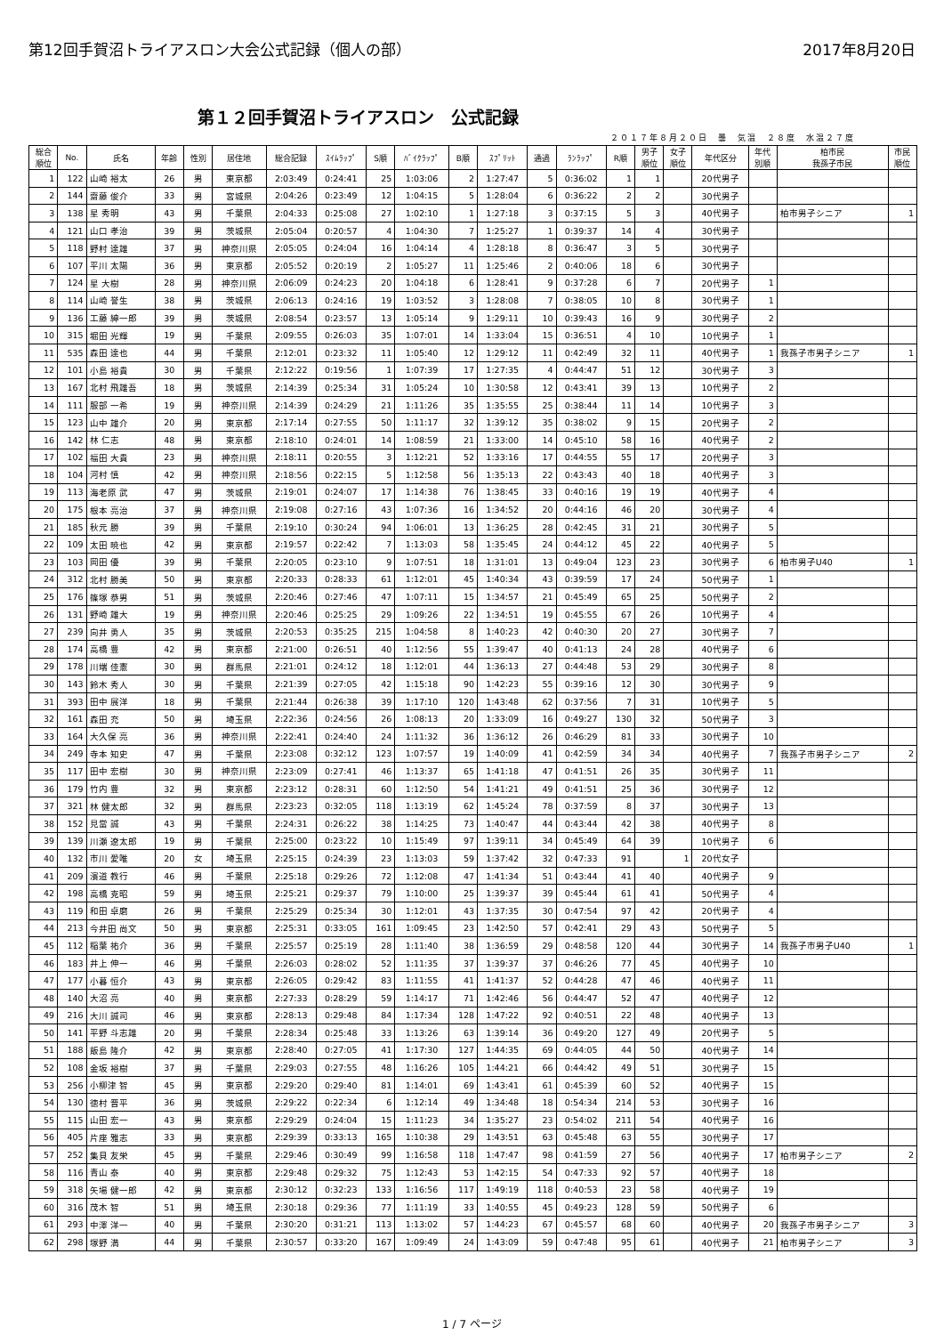第12回手賀沼トライアスロン大会公式記録（個人の部） 2017年8月20日
第１２回手賀沼トライアスロン　公式記録
２０１７年８月２０日　曇　気温　２８度　水温２７度
| 総合 順位 | No. | 氏名 | 年齢 | 性別 | 居住地 | 総合記録 | ｽｲﾑﾗｯﾌﾟ | S順 | ﾊﾞｲｸﾗｯﾌﾟ | B順 | ｽﾌﾟﾘｯﾄ | 通過 | ﾗﾝﾗｯﾌﾟ | R順 | 男子 順位 | 女子 順位 | 年代区分 | 年代 別順 | 柏市民 我孫子市民 | 市民 順位 |
| --- | --- | --- | --- | --- | --- | --- | --- | --- | --- | --- | --- | --- | --- | --- | --- | --- | --- | --- | --- | --- |
| 1 | 122 | 山崎 裕太 | 26 | 男 | 東京都 | 2:03:49 | 0:24:41 | 25 | 1:03:06 | 2 | 1:27:47 | 5 | 0:36:02 | 1 | 1 | | 20代男子 | | | |
| 2 | 144 | 齋藤 俊介 | 33 | 男 | 宮城県 | 2:04:26 | 0:23:49 | 12 | 1:04:15 | 5 | 1:28:04 | 6 | 0:36:22 | 2 | 2 | | 30代男子 | | | |
| 3 | 138 | 星 秀明 | 43 | 男 | 千葉県 | 2:04:33 | 0:25:08 | 27 | 1:02:10 | 1 | 1:27:18 | 3 | 0:37:15 | 5 | 3 | | 40代男子 | | 柏市男子シニア | 1 |
| 4 | 121 | 山口 孝治 | 39 | 男 | 茨城県 | 2:05:04 | 0:20:57 | 4 | 1:04:30 | 7 | 1:25:27 | 1 | 0:39:37 | 14 | 4 | | 30代男子 | | | |
| 5 | 118 | 野村 達雄 | 37 | 男 | 神奈川県 | 2:05:05 | 0:24:04 | 16 | 1:04:14 | 4 | 1:28:18 | 8 | 0:36:47 | 3 | 5 | | 30代男子 | | | |
| 6 | 107 | 平川 太陽 | 36 | 男 | 東京都 | 2:05:52 | 0:20:19 | 2 | 1:05:27 | 11 | 1:25:46 | 2 | 0:40:06 | 18 | 6 | | 30代男子 | | | |
| 7 | 124 | 星 大樹 | 28 | 男 | 神奈川県 | 2:06:09 | 0:24:23 | 20 | 1:04:18 | 6 | 1:28:41 | 9 | 0:37:28 | 6 | 7 | | 20代男子 | 1 | | |
| 8 | 114 | 山崎 誉生 | 38 | 男 | 茨城県 | 2:06:13 | 0:24:16 | 19 | 1:03:52 | 3 | 1:28:08 | 7 | 0:38:05 | 10 | 8 | | 30代男子 | 1 | | |
| 9 | 136 | 工藤 紳一郎 | 39 | 男 | 茨城県 | 2:08:54 | 0:23:57 | 13 | 1:05:14 | 9 | 1:29:11 | 10 | 0:39:43 | 16 | 9 | | 30代男子 | 2 | | |
| 10 | 315 | 堀田 光輝 | 19 | 男 | 千葉県 | 2:09:55 | 0:26:03 | 35 | 1:07:01 | 14 | 1:33:04 | 15 | 0:36:51 | 4 | 10 | | 10代男子 | 1 | | |
| 11 | 535 | 森田 達也 | 44 | 男 | 千葉県 | 2:12:01 | 0:23:32 | 11 | 1:05:40 | 12 | 1:29:12 | 11 | 0:42:49 | 32 | 11 | | 40代男子 | 1 | 我孫子市男子シニア | 1 |
| 12 | 101 | 小島 裕貴 | 30 | 男 | 千葉県 | 2:12:22 | 0:19:56 | 1 | 1:07:39 | 17 | 1:27:35 | 4 | 0:44:47 | 51 | 12 | | 30代男子 | 3 | | |
| 13 | 167 | 北村 飛雄吾 | 18 | 男 | 茨城県 | 2:14:39 | 0:25:34 | 31 | 1:05:24 | 10 | 1:30:58 | 12 | 0:43:41 | 39 | 13 | | 10代男子 | 2 | | |
| 14 | 111 | 服部 一希 | 19 | 男 | 神奈川県 | 2:14:39 | 0:24:29 | 21 | 1:11:26 | 35 | 1:35:55 | 25 | 0:38:44 | 11 | 14 | | 10代男子 | 3 | | |
| 15 | 123 | 山中 雄介 | 20 | 男 | 東京都 | 2:17:14 | 0:27:55 | 50 | 1:11:17 | 32 | 1:39:12 | 35 | 0:38:02 | 9 | 15 | | 20代男子 | 2 | | |
| 16 | 142 | 林 仁志 | 48 | 男 | 東京都 | 2:18:10 | 0:24:01 | 14 | 1:08:59 | 21 | 1:33:00 | 14 | 0:45:10 | 58 | 16 | | 40代男子 | 2 | | |
| 17 | 102 | 福田 大貴 | 23 | 男 | 神奈川県 | 2:18:11 | 0:20:55 | 3 | 1:12:21 | 52 | 1:33:16 | 17 | 0:44:55 | 55 | 17 | | 20代男子 | 3 | | |
| 18 | 104 | 河村 慎 | 42 | 男 | 神奈川県 | 2:18:56 | 0:22:15 | 5 | 1:12:58 | 56 | 1:35:13 | 22 | 0:43:43 | 40 | 18 | | 40代男子 | 3 | | |
| 19 | 113 | 海老原 武 | 47 | 男 | 茨城県 | 2:19:01 | 0:24:07 | 17 | 1:14:38 | 76 | 1:38:45 | 33 | 0:40:16 | 19 | 19 | | 40代男子 | 4 | | |
| 20 | 175 | 根本 亮治 | 37 | 男 | 神奈川県 | 2:19:08 | 0:27:16 | 43 | 1:07:36 | 16 | 1:34:52 | 20 | 0:44:16 | 46 | 20 | | 30代男子 | 4 | | |
| 21 | 185 | 秋元 勝 | 39 | 男 | 千葉県 | 2:19:10 | 0:30:24 | 94 | 1:06:01 | 13 | 1:36:25 | 28 | 0:42:45 | 31 | 21 | | 30代男子 | 5 | | |
| 22 | 109 | 太田 暁也 | 42 | 男 | 東京都 | 2:19:57 | 0:22:42 | 7 | 1:13:03 | 58 | 1:35:45 | 24 | 0:44:12 | 45 | 22 | | 40代男子 | 5 | | |
| 23 | 103 | 岡田 優 | 39 | 男 | 千葉県 | 2:20:05 | 0:23:10 | 9 | 1:07:51 | 18 | 1:31:01 | 13 | 0:49:04 | 123 | 23 | | 30代男子 | 6 | 柏市男子U40 | 1 |
| 24 | 312 | 北村 勝美 | 50 | 男 | 東京都 | 2:20:33 | 0:28:33 | 61 | 1:12:01 | 45 | 1:40:34 | 43 | 0:39:59 | 17 | 24 | | 50代男子 | 1 | | |
| 25 | 176 | 篠塚 恭男 | 51 | 男 | 茨城県 | 2:20:46 | 0:27:46 | 47 | 1:07:11 | 15 | 1:34:57 | 21 | 0:45:49 | 65 | 25 | | 50代男子 | 2 | | |
| 26 | 131 | 野崎 雄大 | 19 | 男 | 神奈川県 | 2:20:46 | 0:25:25 | 29 | 1:09:26 | 22 | 1:34:51 | 19 | 0:45:55 | 67 | 26 | | 10代男子 | 4 | | |
| 27 | 239 | 向井 勇人 | 35 | 男 | 茨城県 | 2:20:53 | 0:35:25 | 215 | 1:04:58 | 8 | 1:40:23 | 42 | 0:40:30 | 20 | 27 | | 30代男子 | 7 | | |
| 28 | 174 | 高橋 豊 | 42 | 男 | 東京都 | 2:21:00 | 0:26:51 | 40 | 1:12:56 | 55 | 1:39:47 | 40 | 0:41:13 | 24 | 28 | | 40代男子 | 6 | | |
| 29 | 178 | 川端 佳憲 | 30 | 男 | 群馬県 | 2:21:01 | 0:24:12 | 18 | 1:12:01 | 44 | 1:36:13 | 27 | 0:44:48 | 53 | 29 | | 30代男子 | 8 | | |
| 30 | 143 | 鈴木 秀人 | 30 | 男 | 千葉県 | 2:21:39 | 0:27:05 | 42 | 1:15:18 | 90 | 1:42:23 | 55 | 0:39:16 | 12 | 30 | | 30代男子 | 9 | | |
| 31 | 393 | 田中 展洋 | 18 | 男 | 千葉県 | 2:21:44 | 0:26:38 | 39 | 1:17:10 | 120 | 1:43:48 | 62 | 0:37:56 | 7 | 31 | | 10代男子 | 5 | | |
| 32 | 161 | 森田 充 | 50 | 男 | 埼玉県 | 2:22:36 | 0:24:56 | 26 | 1:08:13 | 20 | 1:33:09 | 16 | 0:49:27 | 130 | 32 | | 50代男子 | 3 | | |
| 33 | 164 | 大久保 亮 | 36 | 男 | 神奈川県 | 2:22:41 | 0:24:40 | 24 | 1:11:32 | 36 | 1:36:12 | 26 | 0:46:29 | 81 | 33 | | 30代男子 | 10 | | |
| 34 | 249 | 寺本 知史 | 47 | 男 | 千葉県 | 2:23:08 | 0:32:12 | 123 | 1:07:57 | 19 | 1:40:09 | 41 | 0:42:59 | 34 | 34 | | 40代男子 | 7 | 我孫子市男子シニア | 2 |
| 35 | 117 | 田中 宏樹 | 30 | 男 | 神奈川県 | 2:23:09 | 0:27:41 | 46 | 1:13:37 | 65 | 1:41:18 | 47 | 0:41:51 | 26 | 35 | | 30代男子 | 11 | | |
| 36 | 179 | 竹内 豊 | 32 | 男 | 東京都 | 2:23:12 | 0:28:31 | 60 | 1:12:50 | 54 | 1:41:21 | 49 | 0:41:51 | 25 | 36 | | 30代男子 | 12 | | |
| 37 | 321 | 林 健太郎 | 32 | 男 | 群馬県 | 2:23:23 | 0:32:05 | 118 | 1:13:19 | 62 | 1:45:24 | 78 | 0:37:59 | 8 | 37 | | 30代男子 | 13 | | |
| 38 | 152 | 見當 誠 | 43 | 男 | 千葉県 | 2:24:31 | 0:26:22 | 38 | 1:14:25 | 73 | 1:40:47 | 44 | 0:43:44 | 42 | 38 | | 40代男子 | 8 | | |
| 39 | 139 | 川瀬 遼太郎 | 19 | 男 | 千葉県 | 2:25:00 | 0:23:22 | 10 | 1:15:49 | 97 | 1:39:11 | 34 | 0:45:49 | 64 | 39 | | 10代男子 | 6 | | |
| 40 | 132 | 市川 愛唯 | 20 | 女 | 埼玉県 | 2:25:15 | 0:24:39 | 23 | 1:13:03 | 59 | 1:37:42 | 32 | 0:47:33 | 91 | | 1 | 20代女子 | | | |
| 41 | 209 | 濱道 教行 | 46 | 男 | 千葉県 | 2:25:18 | 0:29:26 | 72 | 1:12:08 | 47 | 1:41:34 | 51 | 0:43:44 | 41 | 40 | | 40代男子 | 9 | | |
| 42 | 198 | 高橋 克昭 | 59 | 男 | 埼玉県 | 2:25:21 | 0:29:37 | 79 | 1:10:00 | 25 | 1:39:37 | 39 | 0:45:44 | 61 | 41 | | 50代男子 | 4 | | |
| 43 | 119 | 和田 卓磨 | 26 | 男 | 千葉県 | 2:25:29 | 0:25:34 | 30 | 1:12:01 | 43 | 1:37:35 | 30 | 0:47:54 | 97 | 42 | | 20代男子 | 4 | | |
| 44 | 213 | 今井田 尚文 | 50 | 男 | 東京都 | 2:25:31 | 0:33:05 | 161 | 1:09:45 | 23 | 1:42:50 | 57 | 0:42:41 | 29 | 43 | | 50代男子 | 5 | | |
| 45 | 112 | 稲葉 祐介 | 36 | 男 | 千葉県 | 2:25:57 | 0:25:19 | 28 | 1:11:40 | 38 | 1:36:59 | 29 | 0:48:58 | 120 | 44 | | 30代男子 | 14 | 我孫子市男子U40 | 1 |
| 46 | 183 | 井上 伸一 | 46 | 男 | 千葉県 | 2:26:03 | 0:28:02 | 52 | 1:11:35 | 37 | 1:39:37 | 37 | 0:46:26 | 77 | 45 | | 40代男子 | 10 | | |
| 47 | 177 | 小暮 恒介 | 43 | 男 | 東京都 | 2:26:05 | 0:29:42 | 83 | 1:11:55 | 41 | 1:41:37 | 52 | 0:44:28 | 47 | 46 | | 40代男子 | 11 | | |
| 48 | 140 | 大沼 亮 | 40 | 男 | 東京都 | 2:27:33 | 0:28:29 | 59 | 1:14:17 | 71 | 1:42:46 | 56 | 0:44:47 | 52 | 47 | | 40代男子 | 12 | | |
| 49 | 216 | 大川 誠司 | 46 | 男 | 東京都 | 2:28:13 | 0:29:48 | 84 | 1:17:34 | 128 | 1:47:22 | 92 | 0:40:51 | 22 | 48 | | 40代男子 | 13 | | |
| 50 | 141 | 平野 斗志雄 | 20 | 男 | 千葉県 | 2:28:34 | 0:25:48 | 33 | 1:13:26 | 63 | 1:39:14 | 36 | 0:49:20 | 127 | 49 | | 20代男子 | 5 | | |
| 51 | 188 | 飯島 隆介 | 42 | 男 | 東京都 | 2:28:40 | 0:27:05 | 41 | 1:17:30 | 127 | 1:44:35 | 69 | 0:44:05 | 44 | 50 | | 40代男子 | 14 | | |
| 52 | 108 | 金坂 裕樹 | 37 | 男 | 千葉県 | 2:29:03 | 0:27:55 | 48 | 1:16:26 | 105 | 1:44:21 | 66 | 0:44:42 | 49 | 51 | | 30代男子 | 15 | | |
| 53 | 256 | 小柳津 智 | 45 | 男 | 東京都 | 2:29:20 | 0:29:40 | 81 | 1:14:01 | 69 | 1:43:41 | 61 | 0:45:39 | 60 | 52 | | 40代男子 | 15 | | |
| 54 | 130 | 徳村 晋平 | 36 | 男 | 茨城県 | 2:29:22 | 0:22:34 | 6 | 1:12:14 | 49 | 1:34:48 | 18 | 0:54:34 | 214 | 53 | | 30代男子 | 16 | | |
| 55 | 115 | 山田 宏一 | 43 | 男 | 東京都 | 2:29:29 | 0:24:04 | 15 | 1:11:23 | 34 | 1:35:27 | 23 | 0:54:02 | 211 | 54 | | 40代男子 | 16 | | |
| 56 | 405 | 片座 雅志 | 33 | 男 | 東京都 | 2:29:39 | 0:33:13 | 165 | 1:10:38 | 29 | 1:43:51 | 63 | 0:45:48 | 63 | 55 | | 30代男子 | 17 | | |
| 57 | 252 | 集貝 友栄 | 45 | 男 | 千葉県 | 2:29:46 | 0:30:49 | 99 | 1:16:58 | 118 | 1:47:47 | 98 | 0:41:59 | 27 | 56 | | 40代男子 | 17 | 柏市男子シニア | 2 |
| 58 | 116 | 青山 泰 | 40 | 男 | 東京都 | 2:29:48 | 0:29:32 | 75 | 1:12:43 | 53 | 1:42:15 | 54 | 0:47:33 | 92 | 57 | | 40代男子 | 18 | | |
| 59 | 318 | 矢場 健一郎 | 42 | 男 | 東京都 | 2:30:12 | 0:32:23 | 133 | 1:16:56 | 117 | 1:49:19 | 118 | 0:40:53 | 23 | 58 | | 40代男子 | 19 | | |
| 60 | 316 | 茂木 智 | 51 | 男 | 埼玉県 | 2:30:18 | 0:29:36 | 77 | 1:11:19 | 33 | 1:40:55 | 45 | 0:49:23 | 128 | 59 | | 50代男子 | 6 | | |
| 61 | 293 | 中澤 洋一 | 40 | 男 | 千葉県 | 2:30:20 | 0:31:21 | 113 | 1:13:02 | 57 | 1:44:23 | 67 | 0:45:57 | 68 | 60 | | 40代男子 | 20 | 我孫子市男子シニア | 3 |
| 62 | 298 | 塚野 満 | 44 | 男 | 千葉県 | 2:30:57 | 0:33:20 | 167 | 1:09:49 | 24 | 1:43:09 | 59 | 0:47:48 | 95 | 61 | | 40代男子 | 21 | 柏市男子シニア | 3 |
1 / 7 ページ